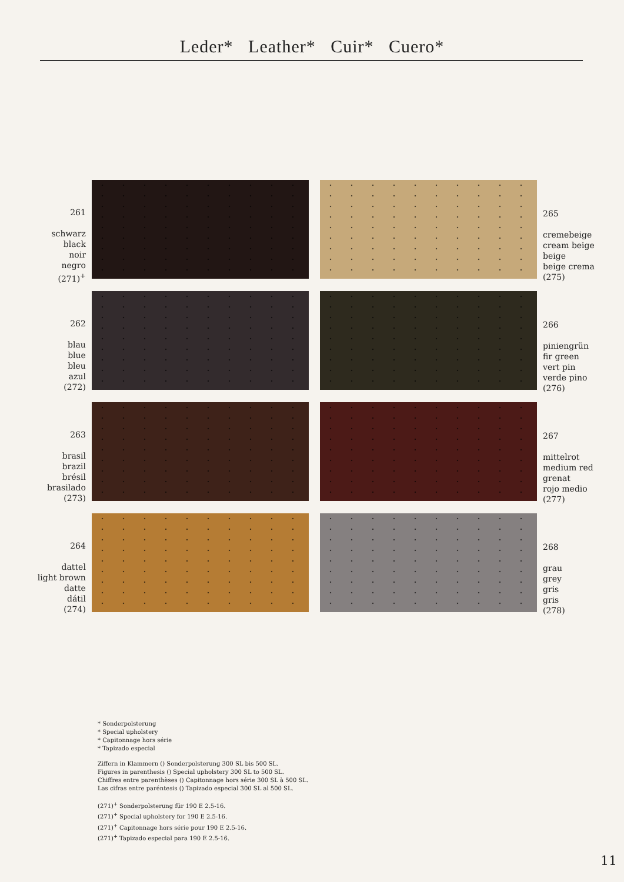Leder* Leather* Cuir* Cuero*
261
schwarz
black
noir
negro
(271)<sup>+</sup>
265
cremebeige
cream beige
beige
beige crema
(275)
262
blau
blue
bleu
azul
(272)
266
piniengrün
fir green
vert pin
verde pino
(276)
263
brasil
brazil
brésil
brasilado
(273)
267
mittelrot
medium red
grenat
rojo medio
(277)
264
dattel
light brown
datte
dátil
(274)
268
grau
grey
gris
gris
(278)
* Sonderpolsterung
* Special upholstery
* Capitonnage hors série
* Tapizado especial
Ziffern in Klammern () Sonderpolsterung 300 SL bis 500 SL.
Figures in parenthesis () Special upholstery 300 SL to 500 SL.
Chiffres entre parenthèses () Capitonnage hors série 300 SL à 500 SL.
Las cifras entre paréntesis () Tapizado especial 300 SL al 500 SL.
(271)<sup>+</sup> Sonderpolsterung für 190 E 2.5-16.
(271)<sup>+</sup> Special upholstery for 190 E 2.5-16.
(271)<sup>+</sup> Capitonnage hors série pour 190 E 2.5-16.
(271)<sup>+</sup> Tapizado especial para 190 E 2.5-16.
11